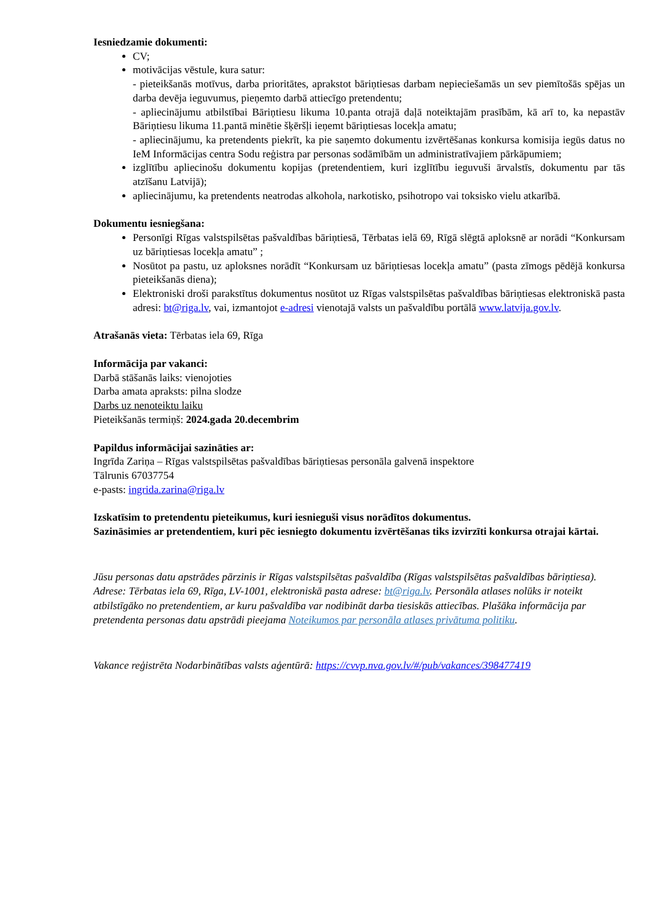Iesniedzamie dokumenti:
CV;
motivācijas vēstule, kura satur:
- pieteikšanās motīvus, darba prioritātes, aprakstot bāriņtiesas darbam nepieciešamās un sev piemītošās spējas un darba devēja ieguvumus, pieņemto darbā attiecīgo pretendentu;
- apliecinājumu atbilstībai Bāriņtiesu likuma 10.panta otrajā daļā noteiktajām prasībām, kā arī to, ka nepastāv Bāriņtiesu likuma 11.pantā minētie šķēršļi ieņemt bāriņtiesas locekļa amatu;
- apliecinājumu, ka pretendents piekrīt, ka pie saņemto dokumentu izvērtēšanas konkursa komisija iegūs datus no IeM Informācijas centra Sodu reģistra par personas sodāmībām un administratīvajiem pārkāpumiem;
izglītību apliecinošu dokumentu kopijas (pretendentiem, kuri izglītību ieguvuši ārvalstīs, dokumentu par tās atzīšanu Latvijā);
apliecinājumu, ka pretendents neatrodas alkohola, narkotisko, psihotropo vai toksisko vielu atkarībā.
Dokumentu iesniegšana:
Personīgi Rīgas valstspilsētas pašvaldības bāriņtiesā, Tērbatas ielā 69, Rīgā slēgtā aploksnē ar norādi “Konkursam uz bāriņtiesas locekļa amatu” ;
Nosūtot pa pastu, uz aploksnes norādīt “Konkursam uz bāriņtiesas locekļa amatu” (pasta zīmogs pēdējā konkursa pieteikšanās diena);
Elektroniski droši parakstītus dokumentus nosūtot uz Rīgas valstspilsētas pašvaldības bāriņtiesas elektroniskā pasta adresi: bt@riga.lv, vai, izmantojot e-adresi vienotajā valsts un pašvaldību portālā www.latvija.gov.lv.
Atrašanās vieta: Tērbatas iela 69, Rīga
Informācija par vakanci:
Darbā stāšanās laiks: vienojoties
Darba amata apraksts: pilna slodze
Darbs uz nenoteiktu laiku
Pieteikšanās termiņš: 2024.gada 20.decembrim
Papildus informācijai sazināties ar:
Ingrīda Zariņa – Rīgas valstspilsētas pašvaldības bāriņtiesas personāla galvenā inspektore
Tālrunis 67037754
e-pasts: ingrida.zarina@riga.lv
Izskatīsim to pretendentu pieteikumus, kuri iesnieguši visus norādītos dokumentus.
Sazināsimies ar pretendentiem, kuri pēc iesniegto dokumentu izvērtēšanas tiks izvirzīti konkursa otrajai kārtai.
Jūsu personas datu apstrādes pārzinis ir Rīgas valstspilsētas pašvaldība (Rīgas valstspilsētas pašvaldības bāriņtiesa). Adrese: Tērbatas iela 69, Rīga, LV-1001, elektroniskā pasta adrese: bt@riga.lv. Personāla atlases nolūks ir noteikt atbilstīgāko no pretendentiem, ar kuru pašvaldība var nodibināt darba tiesiskās attiecības. Plašāka informācija par pretendenta personas datu apstrādi pieejama Noteikumos par personāla atlases privātuma politiku.
Vakance reģistrēta Nodarbinātības valsts aģentūrā: https://cvvp.nva.gov.lv/#/pub/vakances/398477419